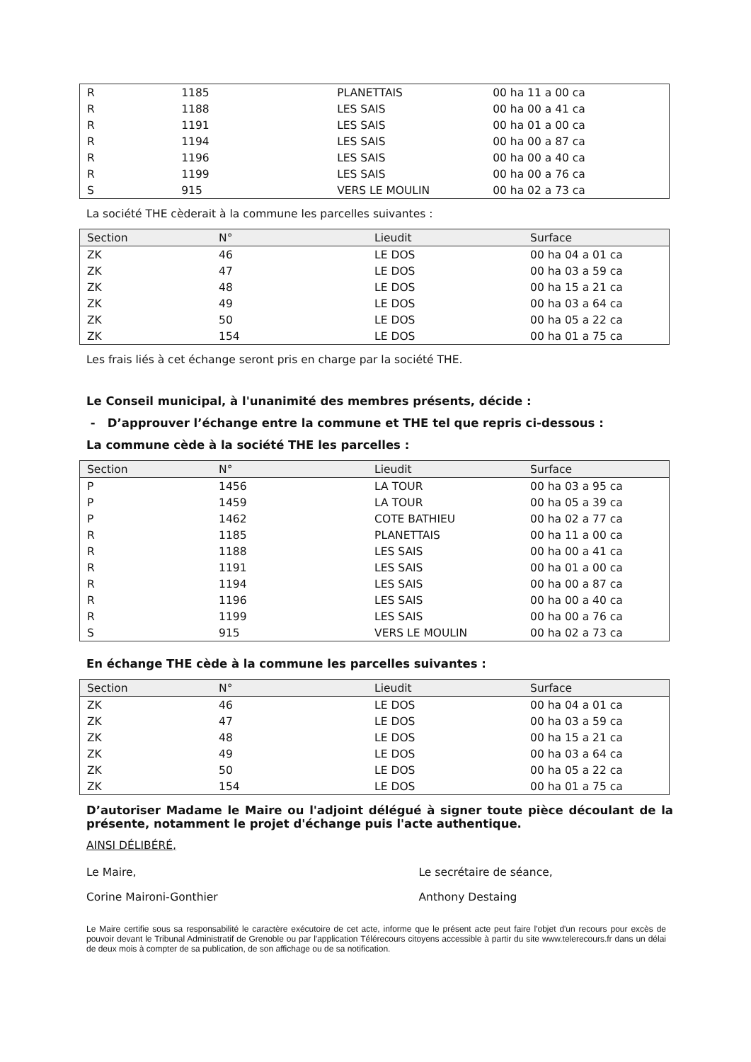| R | 1185 | PLANETTAIS | 00 ha 11 a 00 ca |
| R | 1188 | LES SAIS | 00 ha 00 a 41 ca |
| R | 1191 | LES SAIS | 00 ha 01 a 00 ca |
| R | 1194 | LES SAIS | 00 ha 00 a 87 ca |
| R | 1196 | LES SAIS | 00 ha 00 a 40 ca |
| R | 1199 | LES SAIS | 00 ha 00 a 76 ca |
| S | 915 | VERS LE MOULIN | 00 ha 02 a 73 ca |
La société THE cèderait à la commune les parcelles suivantes :
| Section | N° | Lieudit | Surface |
| --- | --- | --- | --- |
| ZK | 46 | LE DOS | 00 ha 04 a 01 ca |
| ZK | 47 | LE DOS | 00 ha 03 a 59 ca |
| ZK | 48 | LE DOS | 00 ha 15 a 21 ca |
| ZK | 49 | LE DOS | 00 ha 03 a 64 ca |
| ZK | 50 | LE DOS | 00 ha 05 a 22 ca |
| ZK | 154 | LE DOS | 00 ha 01 a 75 ca |
Les frais liés à cet échange seront pris en charge par la société THE.
Le Conseil municipal, à l'unanimité des membres présents, décide :
- D’approuver l’échange entre la commune et THE tel que repris ci-dessous :
La commune cède à la société THE les parcelles :
| Section | N° | Lieudit | Surface |
| --- | --- | --- | --- |
| P | 1456 | LA TOUR | 00 ha 03 a 95 ca |
| P | 1459 | LA TOUR | 00 ha 05 a 39 ca |
| P | 1462 | COTE BATHIEU | 00 ha 02 a 77 ca |
| R | 1185 | PLANETTAIS | 00 ha 11 a 00 ca |
| R | 1188 | LES SAIS | 00 ha 00 a 41 ca |
| R | 1191 | LES SAIS | 00 ha 01 a 00 ca |
| R | 1194 | LES SAIS | 00 ha 00 a 87 ca |
| R | 1196 | LES SAIS | 00 ha 00 a 40 ca |
| R | 1199 | LES SAIS | 00 ha 00 a 76 ca |
| S | 915 | VERS LE MOULIN | 00 ha 02 a 73 ca |
En échange THE cède à la commune les parcelles suivantes :
| Section | N° | Lieudit | Surface |
| --- | --- | --- | --- |
| ZK | 46 | LE DOS | 00 ha 04 a 01 ca |
| ZK | 47 | LE DOS | 00 ha 03 a 59 ca |
| ZK | 48 | LE DOS | 00 ha 15 a 21 ca |
| ZK | 49 | LE DOS | 00 ha 03 a 64 ca |
| ZK | 50 | LE DOS | 00 ha 05 a 22 ca |
| ZK | 154 | LE DOS | 00 ha 01 a 75 ca |
D’autoriser Madame le Maire ou l'adjoint délégué à signer toute pièce découlant de la présente, notamment le projet d'échange puis l'acte authentique.
AINSI DÉLIBÉRÉ,
Le Maire,
Corine Maironi-Gonthier
Le secrétaire de séance,
Anthony Destaing
Le Maire certifie sous sa responsabilité le caractère exécutoire de cet acte, informe que le présent acte peut faire l'objet d'un recours pour excès de pouvoir devant le Tribunal Administratif de Grenoble ou par l'application Télérecours citoyens accessible à partir du site www.telerecours.fr dans un délai de deux mois à compter de sa publication, de son affichage ou de sa notification.